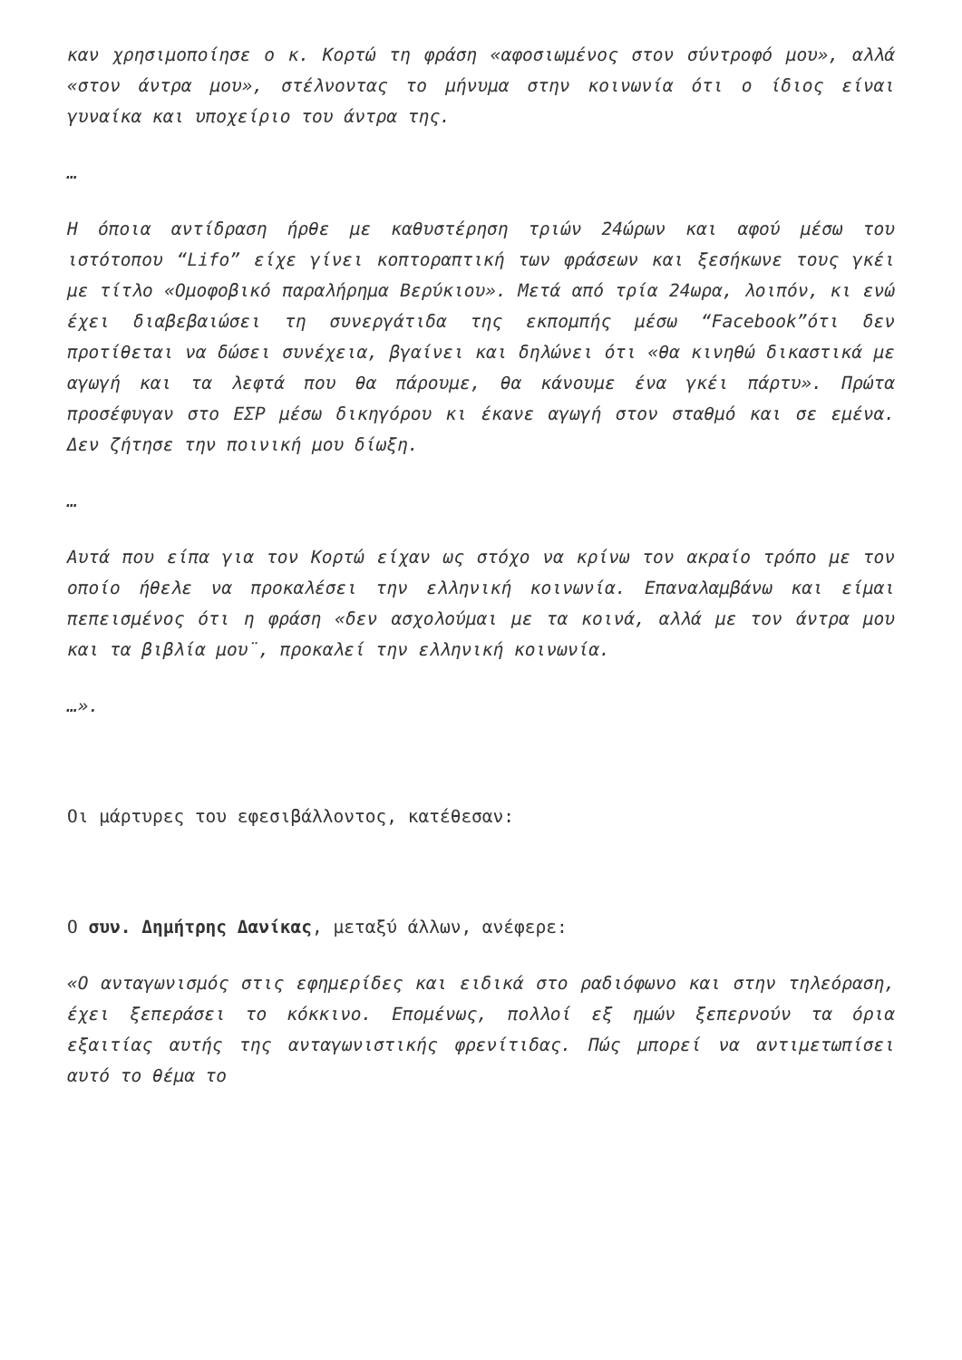καν χρησιμοποίησε ο κ. Κορτώ τη φράση «αφοσιωμένος στον σύντροφό μου», αλλά «στον άντρα μου», στέλνοντας το μήνυμα στην κοινωνία ότι ο ίδιος είναι γυναίκα και υποχείριο του άντρα της.
…
Η όποια αντίδραση ήρθε με καθυστέρηση τριών 24ώρων και αφού μέσω του ιστότοπου “Lifo” είχε γίνει κοπτοραπτική των φράσεων και ξεσήκωνε τους γκέι με τίτλο «Ομοφοβικό παραλήρημα Βερύκιου». Μετά από τρία 24ωρα, λοιπόν, κι ενώ έχει διαβεβαιώσει τη συνεργάτιδα της εκπομπής μέσω “Facebook”ότι δεν προτίθεται να δώσει συνέχεια, βγαίνει και δηλώνει ότι «θα κινηθώ δικαστικά με αγωγή και τα λεφτά που θα πάρουμε, θα κάνουμε ένα γκέι πάρτυ». Πρώτα προσέφυγαν στο ΕΣΡ μέσω δικηγόρου κι έκανε αγωγή στον σταθμό και σε εμένα. Δεν ζήτησε την ποινική μου δίωξη.
…
Αυτά που είπα για τον Κορτώ είχαν ως στόχο να κρίνω τον ακραίο τρόπο με τον οποίο ήθελε να προκαλέσει την ελληνική κοινωνία. Επαναλαμβάνω και είμαι πεπεισμένος ότι η φράση «δεν ασχολούμαι με τα κοινά, αλλά με τον άντρα μου και τα βιβλία μου¨, προκαλεί την ελληνική κοινωνία.
…».
Οι μάρτυρες του εφεσιβάλλοντος, κατέθεσαν:
Ο συν. Δημήτρης Δανίκας, μεταξύ άλλων, ανέφερε:
«Ο ανταγωνισμός στις εφημερίδες και ειδικά στο ραδιόφωνο και στην τηλεόραση, έχει ξεπεράσει το κόκκινο. Επομένως, πολλοί εξ ημών ξεπερνούν τα όρια εξαιτίας αυτής της ανταγωνιστικής φρενίτιδας. Πώς μπορεί να αντιμετωπίσει αυτό το θέμα το